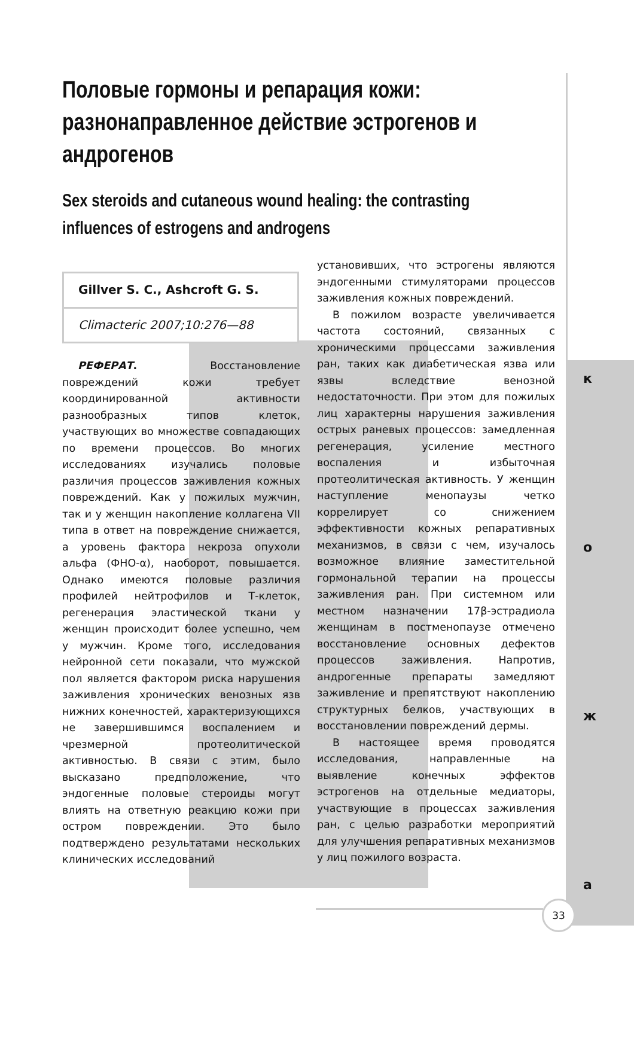Половые гормоны и репарация кожи: разнонаправленное действие эстрогенов и андрогенов
Sex steroids and cutaneous wound healing: the contrasting influences of estrogens and androgens
Gillver S. C., Ashcroft G. S.
Climacteric 2007;10:276—88
РЕФЕРАТ. Восстановление повреждений кожи требует координированной активности разнообразных типов клеток, участвующих во множестве совпадающих по времени процессов. Во многих исследованиях изучались половые различия процессов заживления кожных повреждений. Как у пожилых мужчин, так и у женщин накопление коллагена VII типа в ответ на повреждение снижается, а уровень фактора некроза опухоли альфа (ФНО-α), наоборот, повышается. Однако имеются половые различия профилей нейтрофилов и Т-клеток, регенерация эластической ткани у женщин происходит более успешно, чем у мужчин. Кроме того, исследования нейронной сети показали, что мужской пол является фактором риска нарушения заживления хронических венозных язв нижних конечностей, характеризующихся не завершившимся воспалением и чрезмерной протеолитической активностью. В связи с этим, было высказано предположение, что эндогенные половые стероиды могут влиять на ответную реакцию кожи при остром повреждении. Это было подтверждено результатами нескольких клинических исследований
установивших, что эстрогены являются эндогенными стимуляторами процессов заживления кожных повреждений.
В пожилом возрасте увеличивается частота состояний, связанных с хроническими процессами заживления ран, таких как диабетическая язва или язвы вследствие венозной недостаточности. При этом для пожилых лиц характерны нарушения заживления острых раневых процессов: замедленная регенерация, усиление местного воспаления и избыточная протеолитическая активность. У женщин наступление менопаузы четко коррелирует со снижением эффективности кожных репаративных механизмов, в связи с чем, изучалось возможное влияние заместительной гормональной терапии на процессы заживления ран. При системном или местном назначении 17β-эстрадиола женщинам в постменопаузе отмечено восстановление основных дефектов процессов заживления. Напротив, андрогенные препараты замедляют заживление и препятствуют накоплению структурных белков, участвующих в восстановлении повреждений дермы.
В настоящее время проводятся исследования, направленные на выявление конечных эффектов эстрогенов на отдельные медиаторы, участвующие в процессах заживления ран, с целью разработки мероприятий для улучшения репаративных механизмов у лиц пожилого возраста.
кожа
33